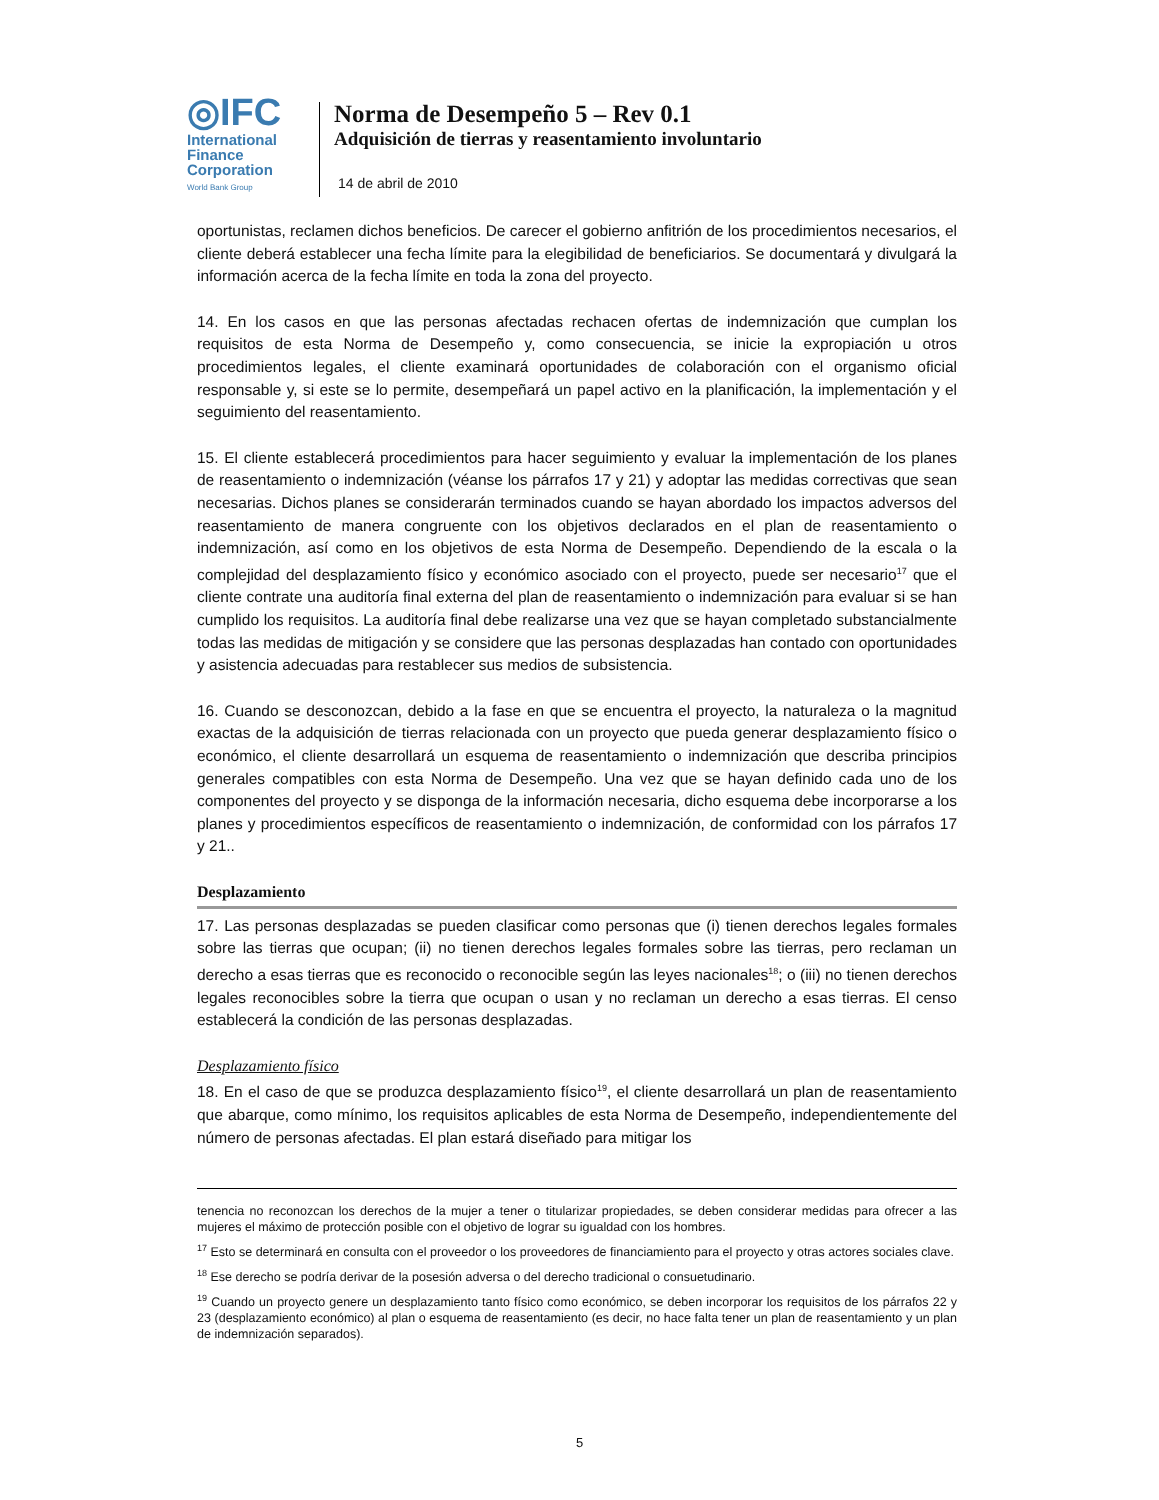◎IFC
International
Finance
Corporation
World Bank Group
Norma de Desempeño 5 – Rev 0.1
Adquisición de tierras y reasentamiento involuntario
14 de abril de 2010
oportunistas, reclamen dichos beneficios. De carecer el gobierno anfitrión de los procedimientos necesarios, el cliente deberá establecer una fecha límite para la elegibilidad de beneficiarios. Se documentará y divulgará la información acerca de la fecha límite en toda la zona del proyecto.
14. En los casos en que las personas afectadas rechacen ofertas de indemnización que cumplan los requisitos de esta Norma de Desempeño y, como consecuencia, se inicie la expropiación u otros procedimientos legales, el cliente examinará oportunidades de colaboración con el organismo oficial responsable y, si este se lo permite, desempeñará un papel activo en la planificación, la implementación y el seguimiento del reasentamiento.
15. El cliente establecerá procedimientos para hacer seguimiento y evaluar la implementación de los planes de reasentamiento o indemnización (véanse los párrafos 17 y 21) y adoptar las medidas correctivas que sean necesarias. Dichos planes se considerarán terminados cuando se hayan abordado los impactos adversos del reasentamiento de manera congruente con los objetivos declarados en el plan de reasentamiento o indemnización, así como en los objetivos de esta Norma de Desempeño. Dependiendo de la escala o la complejidad del desplazamiento físico y económico asociado con el proyecto, puede ser necesario<sup>17</sup> que el cliente contrate una auditoría final externa del plan de reasentamiento o indemnización para evaluar si se han cumplido los requisitos. La auditoría final debe realizarse una vez que se hayan completado substancialmente todas las medidas de mitigación y se considere que las personas desplazadas han contado con oportunidades y asistencia adecuadas para restablecer sus medios de subsistencia.
16. Cuando se desconozcan, debido a la fase en que se encuentra el proyecto, la naturaleza o la magnitud exactas de la adquisición de tierras relacionada con un proyecto que pueda generar desplazamiento físico o económico, el cliente desarrollará un esquema de reasentamiento o indemnización que describa principios generales compatibles con esta Norma de Desempeño. Una vez que se hayan definido cada uno de los componentes del proyecto y se disponga de la información necesaria, dicho esquema debe incorporarse a los planes y procedimientos específicos de reasentamiento o indemnización, de conformidad con los párrafos 17 y 21..
Desplazamiento
17. Las personas desplazadas se pueden clasificar como personas que (i) tienen derechos legales formales sobre las tierras que ocupan; (ii) no tienen derechos legales formales sobre las tierras, pero reclaman un derecho a esas tierras que es reconocido o reconocible según las leyes nacionales<sup>18</sup>; o (iii) no tienen derechos legales reconocibles sobre la tierra que ocupan o usan y no reclaman un derecho a esas tierras. El censo establecerá la condición de las personas desplazadas.
Desplazamiento físico
18. En el caso de que se produzca desplazamiento físico<sup>19</sup>, el cliente desarrollará un plan de reasentamiento que abarque, como mínimo, los requisitos aplicables de esta Norma de Desempeño, independientemente del número de personas afectadas. El plan estará diseñado para mitigar los
tenencia no reconozcan los derechos de la mujer a tener o titularizar propiedades, se deben considerar medidas para ofrecer a las mujeres el máximo de protección posible con el objetivo de lograr su igualdad con los hombres.
<sup>17</sup> Esto se determinará en consulta con el proveedor o los proveedores de financiamiento para el proyecto y otras actores sociales clave.
<sup>18</sup> Ese derecho se podría derivar de la posesión adversa o del derecho tradicional o consuetudinario.
<sup>19</sup> Cuando un proyecto genere un desplazamiento tanto físico como económico, se deben incorporar los requisitos de los párrafos 22 y 23 (desplazamiento económico) al plan o esquema de reasentamiento (es decir, no hace falta tener un plan de reasentamiento y un plan de indemnización separados).
5